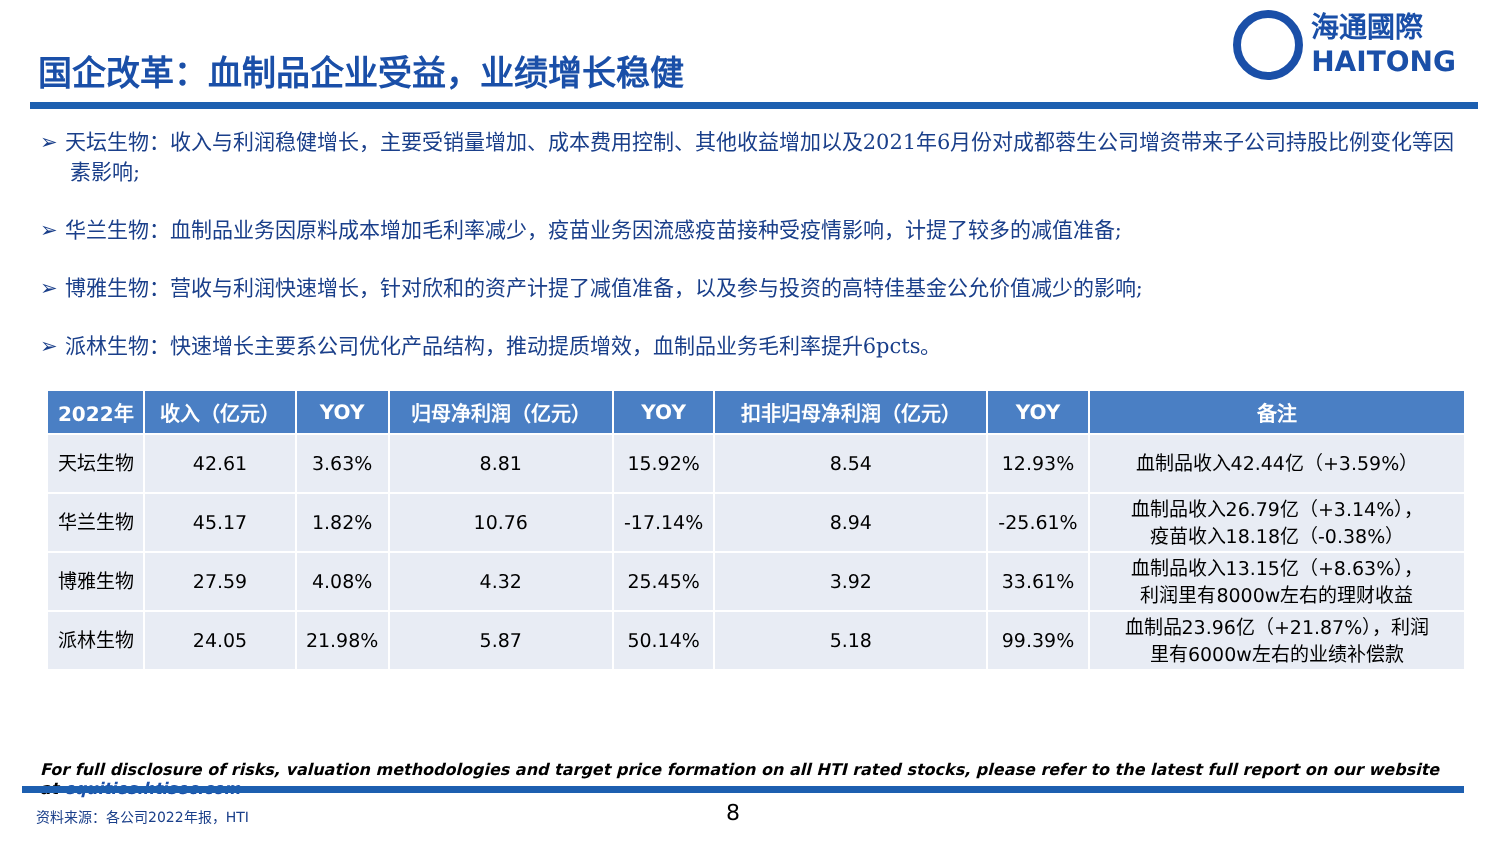国企改革：血制品企业受益，业绩增长稳健
海通國際
HAITONG
➢ 天坛生物：收入与利润稳健增长，主要受销量增加、成本费用控制、其他收益增加以及2021年6月份对成都蓉生公司增资带来子公司持股比例变化等因素影响;
➢ 华兰生物：血制品业务因原料成本增加毛利率减少，疫苗业务因流感疫苗接种受疫情影响，计提了较多的减值准备;
➢ 博雅生物：营收与利润快速增长，针对欣和的资产计提了减值准备，以及参与投资的高特佳基金公允价值减少的影响;
➢ 派林生物：快速增长主要系公司优化产品结构，推动提质增效，血制品业务毛利率提升6pcts。
| 2022年 | 收入（亿元） | YOY | 归母净利润（亿元） | YOY | 扣非归母净利润（亿元） | YOY | 备注 |
| --- | --- | --- | --- | --- | --- | --- | --- |
| 天坛生物 | 42.61 | 3.63% | 8.81 | 15.92% | 8.54 | 12.93% | 血制品收入42.44亿（+3.59%） |
| 华兰生物 | 45.17 | 1.82% | 10.76 | -17.14% | 8.94 | -25.61% | 血制品收入26.79亿（+3.14%）， 疫苗收入18.18亿（-0.38%） |
| 博雅生物 | 27.59 | 4.08% | 4.32 | 25.45% | 3.92 | 33.61% | 血制品收入13.15亿（+8.63%）， 利润里有8000w左右的理财收益 |
| 派林生物 | 24.05 | 21.98% | 5.87 | 50.14% | 5.18 | 99.39% | 血制品23.96亿（+21.87%），利润 里有6000w左右的业绩补偿款 |
For full disclosure of risks, valuation methodologies and target price formation on all HTI rated stocks, please refer to the latest full report on our website at equities.htisec.com
资料来源：各公司2022年报，HTI 8